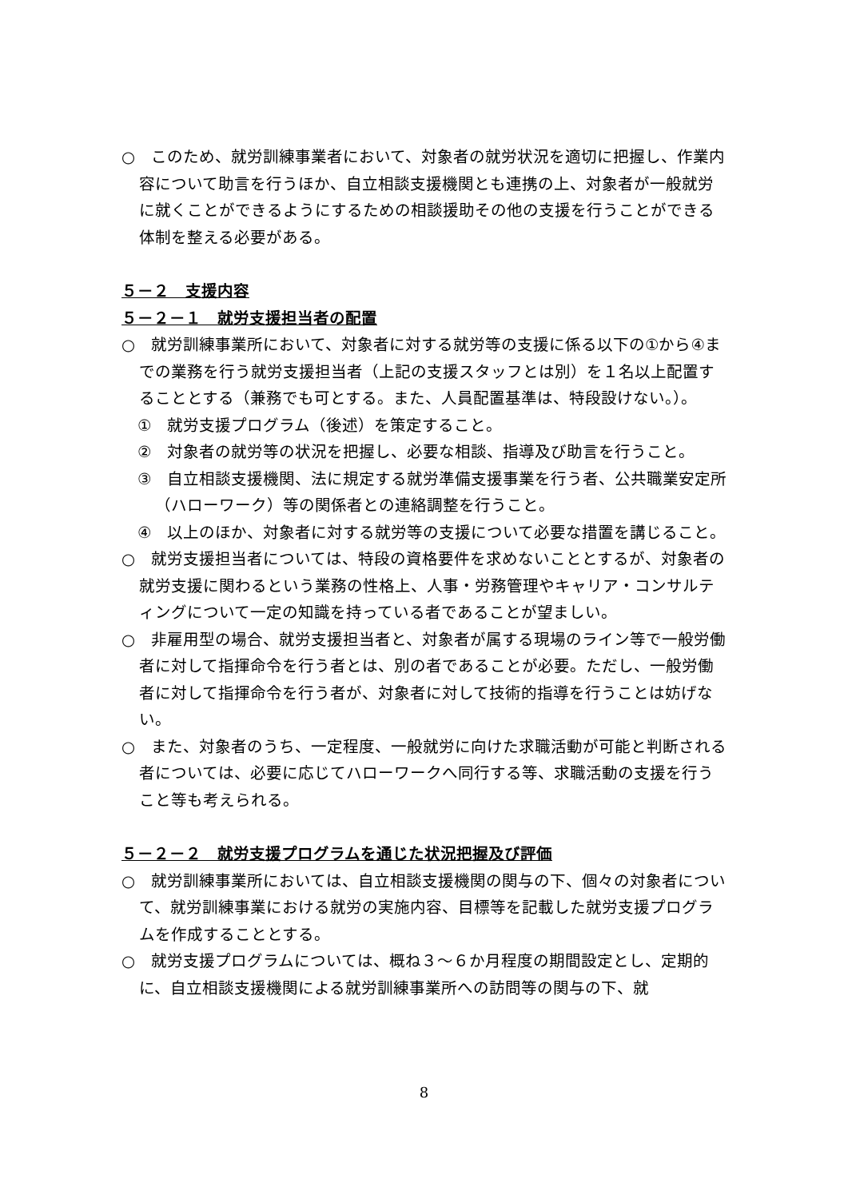○　このため、就労訓練事業者において、対象者の就労状況を適切に把握し、作業内容について助言を行うほか、自立相談支援機関とも連携の上、対象者が一般就労に就くことができるようにするための相談援助その他の支援を行うことができる体制を整える必要がある。
５－２　支援内容
５－２－１　就労支援担当者の配置
○　就労訓練事業所において、対象者に対する就労等の支援に係る以下の①から④までの業務を行う就労支援担当者（上記の支援スタッフとは別）を１名以上配置することとする（兼務でも可とする。また、人員配置基準は、特段設けない。）。
①　就労支援プログラム（後述）を策定すること。
②　対象者の就労等の状況を把握し、必要な相談、指導及び助言を行うこと。
③　自立相談支援機関、法に規定する就労準備支援事業を行う者、公共職業安定所（ハローワーク）等の関係者との連絡調整を行うこと。
④　以上のほか、対象者に対する就労等の支援について必要な措置を講じること。
○　就労支援担当者については、特段の資格要件を求めないこととするが、対象者の就労支援に関わるという業務の性格上、人事・労務管理やキャリア・コンサルティングについて一定の知識を持っている者であることが望ましい。
○　非雇用型の場合、就労支援担当者と、対象者が属する現場のライン等で一般労働者に対して指揮命令を行う者とは、別の者であることが必要。ただし、一般労働者に対して指揮命令を行う者が、対象者に対して技術的指導を行うことは妨げない。
○　また、対象者のうち、一定程度、一般就労に向けた求職活動が可能と判断される者については、必要に応じてハローワークへ同行する等、求職活動の支援を行うこと等も考えられる。
５－２－２　就労支援プログラムを通じた状況把握及び評価
○　就労訓練事業所においては、自立相談支援機関の関与の下、個々の対象者について、就労訓練事業における就労の実施内容、目標等を記載した就労支援プログラムを作成することとする。
○　就労支援プログラムについては、概ね３～６か月程度の期間設定とし、定期的に、自立相談支援機関による就労訓練事業所への訪問等の関与の下、就
8